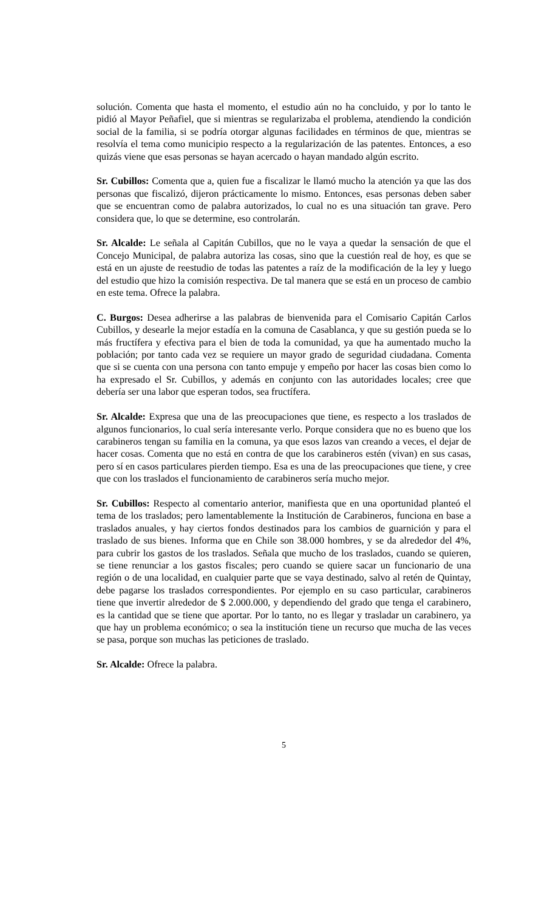solución. Comenta que hasta el momento, el estudio aún no ha concluido, y por lo tanto le pidió al Mayor Peñafiel, que si mientras se regularizaba el problema, atendiendo la condición social de la familia, si se podría otorgar algunas facilidades en términos de que, mientras se resolvía el tema como municipio respecto a la regularización de las patentes. Entonces, a eso quizás viene que esas personas se hayan acercado o hayan mandado algún escrito.
Sr. Cubillos: Comenta que a, quien fue a fiscalizar le llamó mucho la atención ya que las dos personas que fiscalizó, dijeron prácticamente lo mismo. Entonces, esas personas deben saber que se encuentran como de palabra autorizados, lo cual no es una situación tan grave. Pero considera que, lo que se determine, eso controlarán.
Sr. Alcalde: Le señala al Capitán Cubillos, que no le vaya a quedar la sensación de que el Concejo Municipal, de palabra autoriza las cosas, sino que la cuestión real de hoy, es que se está en un ajuste de reestudio de todas las patentes a raíz de la modificación de la ley y luego del estudio que hizo la comisión respectiva. De tal manera que se está en un proceso de cambio en este tema. Ofrece la palabra.
C. Burgos: Desea adherirse a las palabras de bienvenida para el Comisario Capitán Carlos Cubillos, y desearle la mejor estadía en la comuna de Casablanca, y que su gestión pueda se lo más fructífera y efectiva para el bien de toda la comunidad, ya que ha aumentado mucho la población; por tanto cada vez se requiere un mayor grado de seguridad ciudadana. Comenta que si se cuenta con una persona con tanto empuje y empeño por hacer las cosas bien como lo ha expresado el Sr. Cubillos, y además en conjunto con las autoridades locales; cree que debería ser una labor que esperan todos, sea fructífera.
Sr. Alcalde: Expresa que una de las preocupaciones que tiene, es respecto a los traslados de algunos funcionarios, lo cual sería interesante verlo. Porque considera que no es bueno que los carabineros tengan su familia en la comuna, ya que esos lazos van creando a veces, el dejar de hacer cosas. Comenta que no está en contra de que los carabineros estén (vivan) en sus casas, pero sí en casos particulares pierden tiempo. Esa es una de las preocupaciones que tiene, y cree que con los traslados el funcionamiento de carabineros sería mucho mejor.
Sr. Cubillos: Respecto al comentario anterior, manifiesta que en una oportunidad planteó el tema de los traslados; pero lamentablemente la Institución de Carabineros, funciona en base a traslados anuales, y hay ciertos fondos destinados para los cambios de guarnición y para el traslado de sus bienes. Informa que en Chile son 38.000 hombres, y se da alrededor del 4%, para cubrir los gastos de los traslados. Señala que mucho de los traslados, cuando se quieren, se tiene renunciar a los gastos fiscales; pero cuando se quiere sacar un funcionario de una región o de una localidad, en cualquier parte que se vaya destinado, salvo al retén de Quintay, debe pagarse los traslados correspondientes. Por ejemplo en su caso particular, carabineros tiene que invertir alrededor de $ 2.000.000, y dependiendo del grado que tenga el carabinero, es la cantidad que se tiene que aportar. Por lo tanto, no es llegar y trasladar un carabinero, ya que hay un problema económico; o sea la institución tiene un recurso que mucha de las veces se pasa, porque son muchas las peticiones de traslado.
Sr. Alcalde: Ofrece la palabra.
5